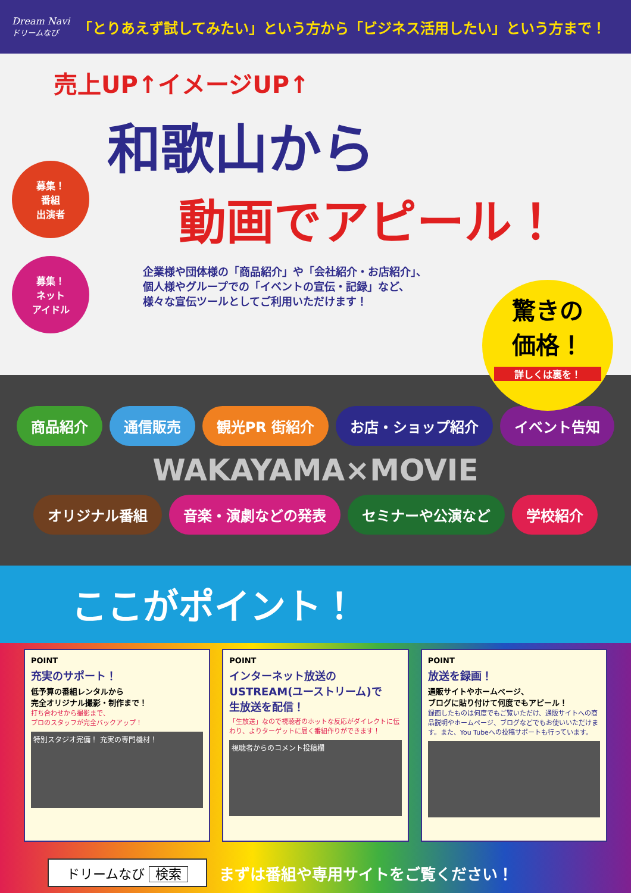Dream Navi
ドリームなび
「とりあえず試してみたい」という方から「ビジネス活用したい」という方まで！
売上UP↑イメージUP↑
和歌山から
動画でアピール！
企業様や団体様の「商品紹介」や「会社紹介・お店紹介」、
個人様やグループでの「イベントの宣伝・記録」など、
様々な宣伝ツールとしてご利用いただけます！
募集！
番組
出演者
募集！
ネット
アイドル
驚きの
価格！
詳しくは裏を！
商品紹介
通信販売
観光PR 街紹介
お店・ショップ紹介
イベント告知
WAKAYAMA×MOVIE
オリジナル番組
音楽・演劇などの発表
セミナーや公演など
学校紹介
ここがポイント！
POINT
充実のサポート！
低予算の番組レンタルから
完全オリジナル撮影・制作まで！
打ち合わせから撮影まで、
プロのスタッフが完全バックアップ！
特別スタジオ完備！ 充実の専門機材！
POINT
インターネット放送の
USTREAM(ユーストリーム)で
生放送を配信！
「生放送」なので視聴者のホットな反応がダイレクトに伝わり、よりターゲットに届く番組作りができます！
視聴者からのコメント投稿欄
POINT
放送を録画！
通販サイトやホームページ、
ブログに貼り付けて何度でもアピール！
録画したものは何度でもご覧いただけ、通販サイトへの商品説明やホームページ、ブログなどでもお使いいただけます。また、You Tubeへの投稿サポートも行っています。
ドリームなび 検索
まずは番組や専用サイトをご覧ください！